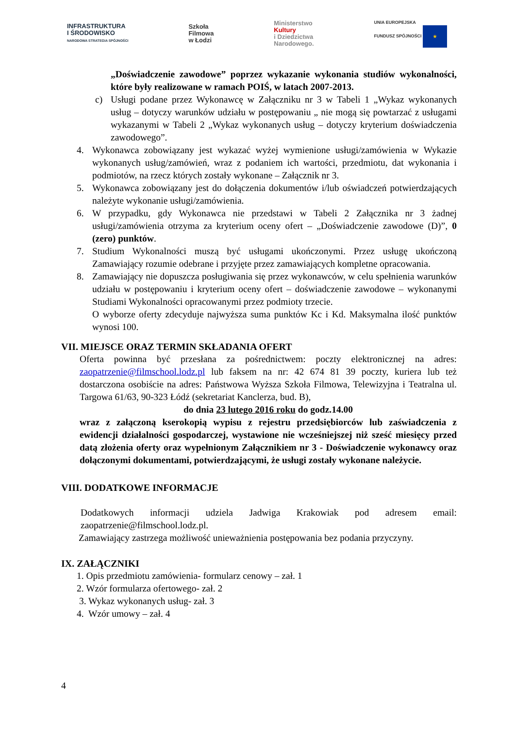INFRASTRUKTURA
I ŚRODOWISKO
NARODOWA STRATEGIA SPÓJNOŚCI
Szkoła
Filmowa
w Łodzi
Ministerstwo
Kultury
i Dziedzictwa
Narodowego.
UNIA EUROPEJSKA
FUNDUSZ SPÓJNOŚCI ★
„Doświadczenie zawodowe” poprzez wykazanie wykonania studiów wykonalności, które były realizowane w ramach POIŚ, w latach 2007-2013.
c) Usługi podane przez Wykonawcę w Załączniku nr 3 w Tabeli 1 „Wykaz wykonanych usług – dotyczy warunków udziału w postępowaniu „ nie mogą się powtarzać z usługami wykazanymi w Tabeli 2 „Wykaz wykonanych usług – dotyczy kryterium doświadczenia zawodowego”.
4. Wykonawca zobowiązany jest wykazać wyżej wymienione usługi/zamówienia w Wykazie wykonanych usług/zamówień, wraz z podaniem ich wartości, przedmiotu, dat wykonania i podmiotów, na rzecz których zostały wykonane – Załącznik nr 3.
5. Wykonawca zobowiązany jest do dołączenia dokumentów i/lub oświadczeń potwierdzających należyte wykonanie usługi/zamówienia.
6. W przypadku, gdy Wykonawca nie przedstawi w Tabeli 2 Załącznika nr 3 żadnej usługi/zamówienia otrzyma za kryterium oceny ofert – „Doświadczenie zawodowe (D)”, 0 (zero) punktów.
7. Studium Wykonalności muszą być usługami ukończonymi. Przez usługę ukończoną Zamawiający rozumie odebrane i przyjęte przez zamawiających kompletne opracowania.
8. Zamawiający nie dopuszcza posługiwania się przez wykonawców, w celu spełnienia warunków udziału w postępowaniu i kryterium oceny ofert – doświadczenie zawodowe – wykonanymi Studiami Wykonalności opracowanymi przez podmioty trzecie.
O wyborze oferty zdecyduje najwyższa suma punktów Kc i Kd. Maksymalna ilość punktów wynosi 100.
VII. MIEJSCE ORAZ TERMIN SKŁADANIA OFERT
Oferta powinna być przesłana za pośrednictwem: poczty elektronicznej na adres: zaopatrzenie@filmschool.lodz.pl lub faksem na nr: 42 674 81 39 poczty, kuriera lub też dostarczona osobiście na adres: Państwowa Wyższa Szkoła Filmowa, Telewizyjna i Teatralna ul. Targowa 61/63, 90-323 Łódź (sekretariat Kanclerza, bud. B),
do dnia 23 lutego 2016 roku do godz.14.00
wraz z załączoną kserokopią wypisu z rejestru przedsiębiorców lub zaświadczenia z ewidencji działalności gospodarczej, wystawione nie wcześniejszej niż sześć miesięcy przed datą złożenia oferty oraz wypełnionym Załącznikiem nr 3 - Doświadczenie wykonawcy oraz dołączonymi dokumentami, potwierdzającymi, że usługi zostały wykonane należycie.
VIII. DODATKOWE INFORMACJE
Dodatkowych informacji udziela Jadwiga Krakowiak pod adresem email: zaopatrzenie@filmschool.lodz.pl.
Zamawiający zastrzega możliwość unieważnienia postępowania bez podania przyczyny.
IX. ZAŁĄCZNIKI
1. Opis przedmiotu zamówienia- formularz cenowy – zał. 1
2. Wzór formularza ofertowego- zał. 2
3. Wykaz wykonanych usług- zał. 3
4. Wzór umowy – zał. 4
4